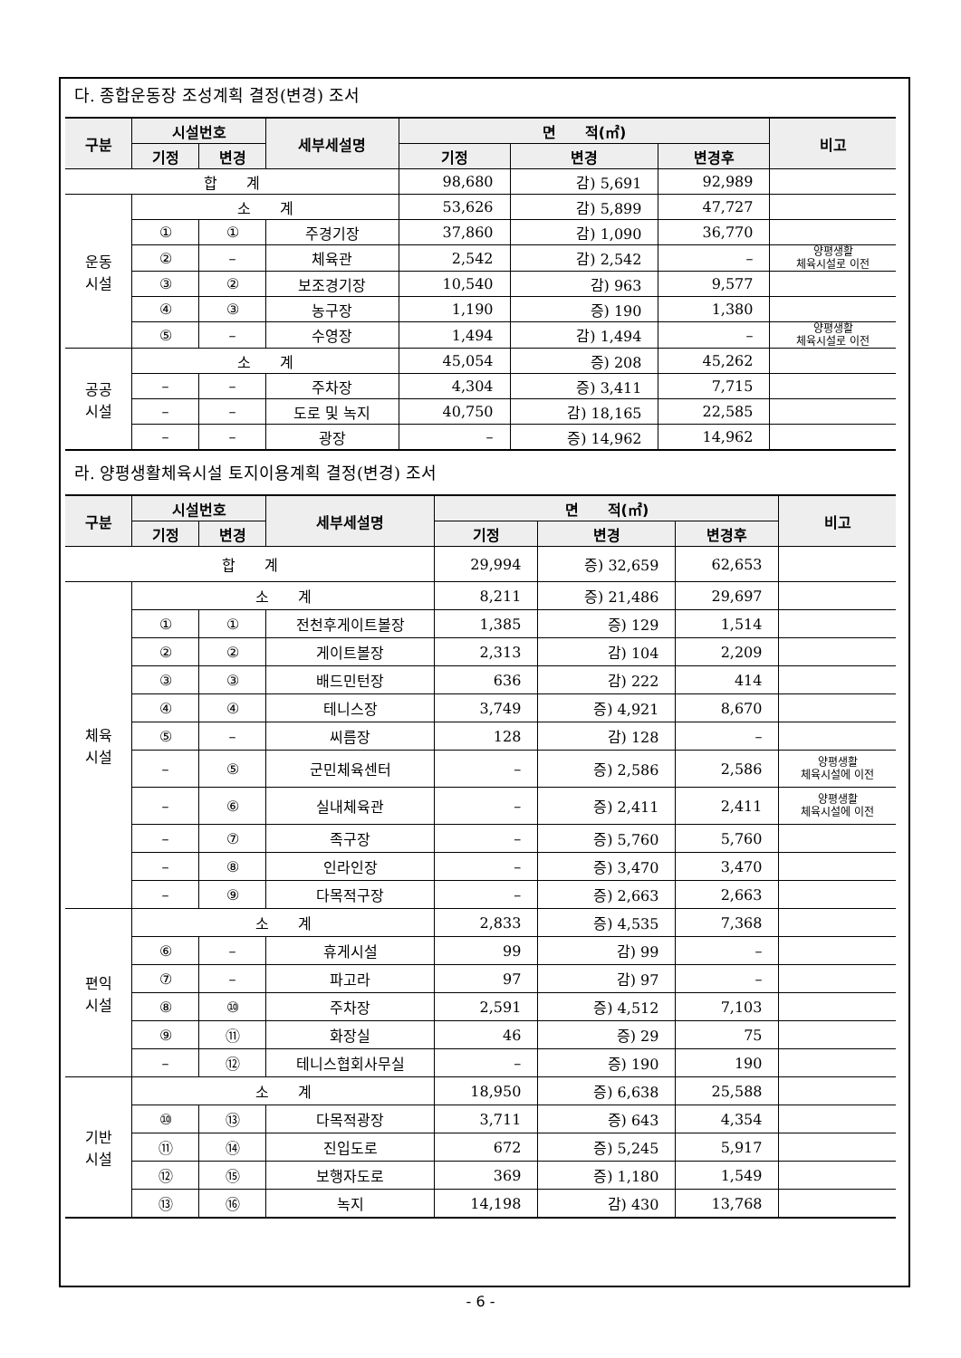다. 종합운동장 조성계획 결정(변경) 조서
| 구분 | 시설번호 | | 세부세설명 | 면 적(㎡) | | | 비고 |
| --- | --- | --- | --- | --- | --- | --- | --- |
| | 기정 | 변경 | | 기정 | 변경 | 변경후 | |
| 합 계 | | | | 98,680 | 감) 5,691 | 92,989 | |
| 운동 시설 | 소 계 | | | 53,626 | 감) 5,899 | 47,727 | |
| | ① | ① | 주경기장 | 37,860 | 감) 1,090 | 36,770 | |
| | ② | – | 체육관 | 2,542 | 감) 2,542 | – | 양평생활 체육시설로 이전 |
| | ③ | ② | 보조경기장 | 10,540 | 감) 963 | 9,577 | |
| | ④ | ③ | 농구장 | 1,190 | 증) 190 | 1,380 | |
| | ⑤ | – | 수영장 | 1,494 | 감) 1,494 | – | 양평생활 체육시설로 이전 |
| 공공 시설 | 소 계 | | | 45,054 | 증) 208 | 45,262 | |
| | – | – | 주차장 | 4,304 | 증) 3,411 | 7,715 | |
| | – | – | 도로 및 녹지 | 40,750 | 감) 18,165 | 22,585 | |
| | – | – | 광장 | – | 증) 14,962 | 14,962 | |
라. 양평생활체육시설 토지이용계획 결정(변경) 조서
| 구분 | 시설번호 | | 세부세설명 | 면 적(㎡) | | | 비고 |
| --- | --- | --- | --- | --- | --- | --- | --- |
| | 기정 | 변경 | | 기정 | 변경 | 변경후 | |
| 합 계 | | | | 29,994 | 증) 32,659 | 62,653 | |
| 체육 시설 | 소 계 | | | 8,211 | 증) 21,486 | 29,697 | |
| | ① | ① | 전천후게이트볼장 | 1,385 | 증) 129 | 1,514 | |
| | ② | ② | 게이트볼장 | 2,313 | 감) 104 | 2,209 | |
| | ③ | ③ | 배드민턴장 | 636 | 감) 222 | 414 | |
| | ④ | ④ | 테니스장 | 3,749 | 증) 4,921 | 8,670 | |
| | ⑤ | – | 씨름장 | 128 | 감) 128 | – | |
| | – | ⑤ | 군민체육센터 | – | 증) 2,586 | 2,586 | 양평생활 체육시설에 이전 |
| | – | ⑥ | 실내체육관 | – | 증) 2,411 | 2,411 | 양평생활 체육시설에 이전 |
| | – | ⑦ | 족구장 | – | 증) 5,760 | 5,760 | |
| | – | ⑧ | 인라인장 | – | 증) 3,470 | 3,470 | |
| | – | ⑨ | 다목적구장 | – | 증) 2,663 | 2,663 | |
| 편익 시설 | 소 계 | | | 2,833 | 증) 4,535 | 7,368 | |
| | ⑥ | – | 휴게시설 | 99 | 감) 99 | – | |
| | ⑦ | – | 파고라 | 97 | 감) 97 | – | |
| | ⑧ | ⑩ | 주차장 | 2,591 | 증) 4,512 | 7,103 | |
| | ⑨ | ⑪ | 화장실 | 46 | 증) 29 | 75 | |
| | – | ⑫ | 테니스협회사무실 | – | 증) 190 | 190 | |
| 기반 시설 | 소 계 | | | 18,950 | 증) 6,638 | 25,588 | |
| | ⑩ | ⑬ | 다목적광장 | 3,711 | 증) 643 | 4,354 | |
| | ⑪ | ⑭ | 진입도로 | 672 | 증) 5,245 | 5,917 | |
| | ⑫ | ⑮ | 보행자도로 | 369 | 증) 1,180 | 1,549 | |
| | ⑬ | ⑯ | 녹지 | 14,198 | 감) 430 | 13,768 | |
- 6 -